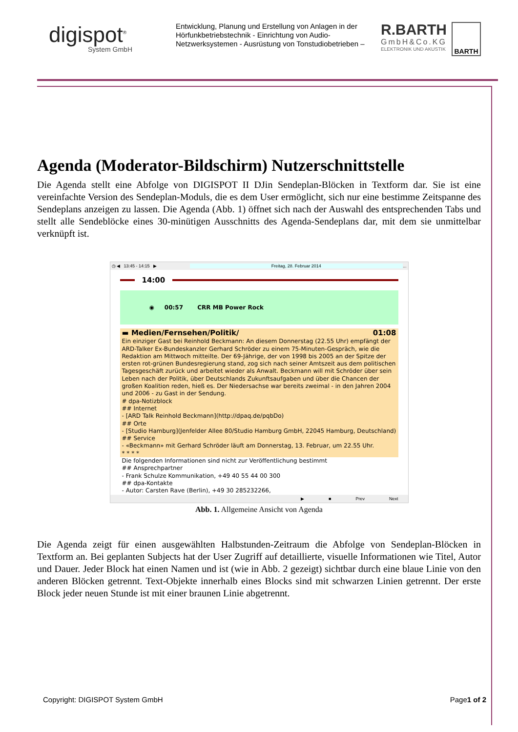digispot<sup>®</sup>
System GmbH
Entwicklung, Planung und Erstellung von Anlagen in der Hörfunkbetriebstechnik - Einrichtung von Audio-Netzwerksystemen - Ausrüstung von Tonstudiobetrieben –
R.BARTH
GmbH&Co.KG
ELEKTRONIK UND AKUSTIK
BARTH
Agenda (Moderator-Bildschirm) Nutzerschnittstelle
Die Agenda stellt eine Abfolge von DIGISPOT II DJin Sendeplan-Blöcken in Textform dar. Sie ist eine vereinfachte Version des Sendeplan-Moduls, die es dem User ermöglicht, sich nur eine bestimme Zeitspanne des Sendeplans anzeigen zu lassen. Die Agenda (Abb. 1) öffnet sich nach der Auswahl des entsprechenden Tabs und stellt alle Sendeblöcke eines 30-minütigen Ausschnitts des Agenda-Sendeplans dar, mit dem sie unmittelbar verknüpft ist.
◷ ◀ 13:45 - 14:15 ▶ Freitag, 28. Februar 2014...
14:00
◉ 00:57 CRR MB Power Rock
▬ Medien/Fernsehen/Politik/ 01:08
Ein einziger Gast bei Reinhold Beckmann: An diesem Donnerstag (22.55 Uhr) empfängt der ARD-Talker Ex-Bundeskanzler Gerhard Schröder zu einem 75-Minuten-Gespräch, wie die Redaktion am Mittwoch mitteilte. Der 69-Jährige, der von 1998 bis 2005 an der Spitze der ersten rot-grünen Bundesregierung stand, zog sich nach seiner Amtszeit aus dem politischen Tagesgeschäft zurück und arbeitet wieder als Anwalt. Beckmann will mit Schröder über sein Leben nach der Politik, über Deutschlands Zukunftsaufgaben und über die Chancen der großen Koalition reden, hieß es. Der Niedersachse war bereits zweimal - in den Jahren 2004 und 2006 - zu Gast in der Sendung.
# dpa-Notizblock
## Internet
- [ARD Talk Reinhold Beckmann](http://dpaq.de/pqbDo)
## Orte
- [Studio Hamburg](Jenfelder Allee 80/Studio Hamburg GmbH, 22045 Hamburg, Deutschland)
## Service
- «Beckmann» mit Gerhard Schröder läuft am Donnerstag, 13. Februar, um 22.55 Uhr.
* * * *
Die folgenden Informationen sind nicht zur Veröffentlichung bestimmt
## Ansprechpartner
- Frank Schulze Kommunikation, +49 40 55 44 00 300
## dpa-Kontakte
- Autor: Carsten Rave (Berlin), +49 30 285232266,
▶ ■ Prev Next
Abb. 1. Allgemeine Ansicht von Agenda
Die Agenda zeigt für einen ausgewählten Halbstunden-Zeitraum die Abfolge von Sendeplan-Blöcken in Textform an. Bei geplanten Subjects hat der User Zugriff auf detaillierte, visuelle Informationen wie Titel, Autor und Dauer. Jeder Block hat einen Namen und ist (wie in Abb. 2 gezeigt) sichtbar durch eine blaue Linie von den anderen Blöcken getrennt. Text-Objekte innerhalb eines Blocks sind mit schwarzen Linien getrennt. Der erste Block jeder neuen Stunde ist mit einer braunen Linie abgetrennt.
Copyright: DIGISPOT System GmbH Page1 of 2